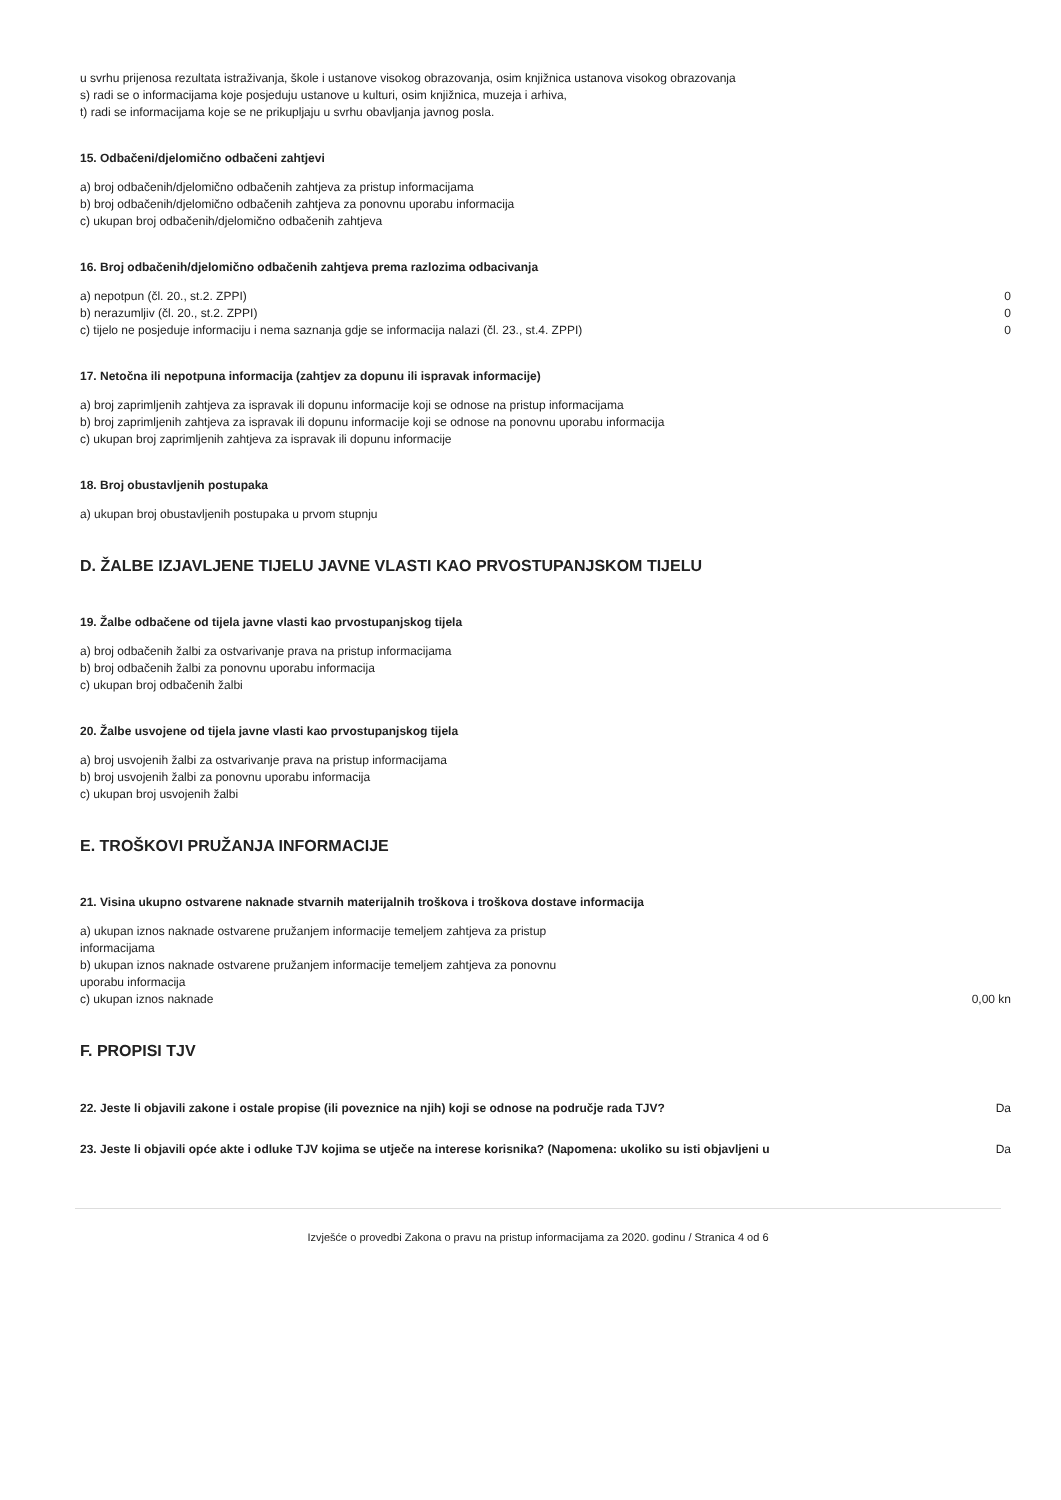u svrhu prijenosa rezultata istraživanja, škole i ustanove visokog obrazovanja, osim knjižnica ustanova visokog obrazovanja
s) radi se o informacijama koje posjeduju ustanove u kulturi, osim knjižnica, muzeja i arhiva,
t) radi se informacijama koje se ne prikupljaju u svrhu obavljanja javnog posla.
15. Odbačeni/djelomično odbačeni zahtjevi
a) broj odbačenih/djelomično odbačenih zahtjeva za pristup informacijama
b) broj odbačenih/djelomično odbačenih zahtjeva za ponovnu uporabu informacija
c) ukupan broj odbačenih/djelomično odbačenih zahtjeva
16. Broj odbačenih/djelomično odbačenih zahtjeva prema razlozima odbacivanja
| a) nepotpun (čl. 20., st.2. ZPPI) | 0 |
| b) nerazumljiv (čl. 20., st.2. ZPPI) | 0 |
| c) tijelo ne posjeduje informaciju i nema saznanja gdje se informacija nalazi (čl. 23., st.4. ZPPI) | 0 |
17. Netočna ili nepotpuna informacija (zahtjev za dopunu ili ispravak informacije)
a) broj zaprimljenih zahtjeva za ispravak ili dopunu informacije koji se odnose na pristup informacijama
b) broj zaprimljenih zahtjeva za ispravak ili dopunu informacije koji se odnose na ponovnu uporabu informacija
c) ukupan broj zaprimljenih zahtjeva za ispravak ili dopunu informacije
18. Broj obustavljenih postupaka
a) ukupan broj obustavljenih postupaka u prvom stupnju
D. ŽALBE IZJAVLJENE TIJELU JAVNE VLASTI KAO PRVOSTUPANJSKOM TIJELU
19. Žalbe odbačene od tijela javne vlasti kao prvostupanjskog tijela
a) broj odbačenih žalbi za ostvarivanje prava na pristup informacijama
b) broj odbačenih žalbi za ponovnu uporabu informacija
c) ukupan broj odbačenih žalbi
20. Žalbe usvojene od tijela javne vlasti kao prvostupanjskog tijela
a) broj usvojenih žalbi za ostvarivanje prava na pristup informacijama
b) broj usvojenih žalbi za ponovnu uporabu informacija
c) ukupan broj usvojenih žalbi
E. TROŠKOVI PRUŽANJA INFORMACIJE
21. Visina ukupno ostvarene naknade stvarnih materijalnih troškova i troškova dostave informacija
| a) ukupan iznos naknade ostvarene pružanjem informacije temeljem zahtjeva za pristup informacijama | |
| b) ukupan iznos naknade ostvarene pružanjem informacije temeljem zahtjeva za ponovnu uporabu informacija | |
| c) ukupan iznos naknade | 0,00 kn |
F. PROPISI TJV
| 22. Jeste li objavili zakone i ostale propise (ili poveznice na njih) koji se odnose na područje rada TJV? | Da |
| 23. Jeste li objavili opće akte i odluke TJV kojima se utječe na interese korisnika? (Napomena: ukoliko su isti objavljeni u | Da |
Izvješće o provedbi Zakona o pravu na pristup informacijama za 2020. godinu / Stranica 4 od 6